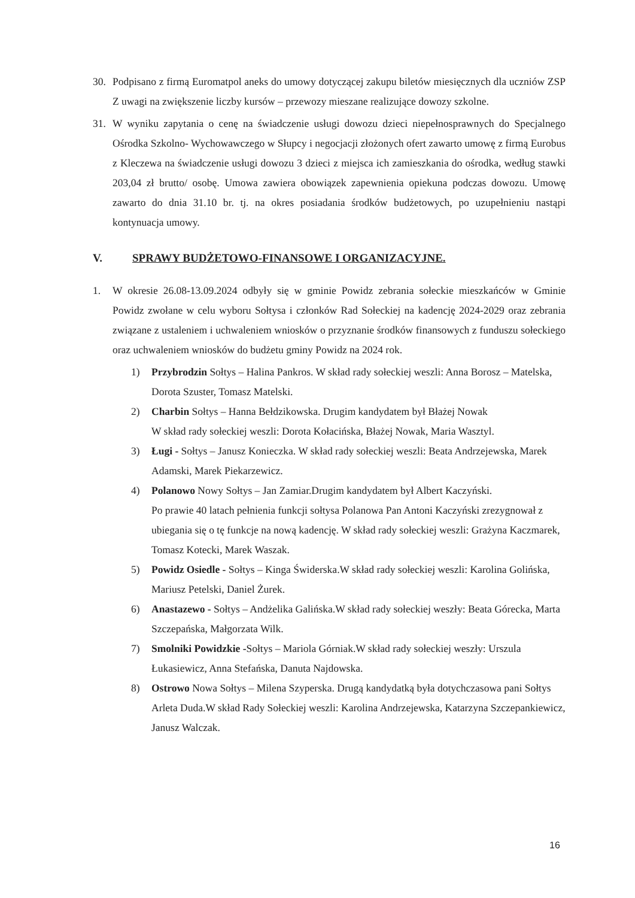30. Podpisano z firmą Euromatpol aneks do umowy dotyczącej zakupu biletów miesięcznych dla uczniów ZSP Z uwagi na zwiększenie liczby kursów – przewozy mieszane realizujące dowozy szkolne.
31. W wyniku zapytania o cenę na świadczenie usługi dowozu dzieci niepełnosprawnych do Specjalnego Ośrodka Szkolno- Wychowawczego w Słupcy i negocjacji złożonych ofert zawarto umowę z firmą Eurobus z Kleczewa na świadczenie usługi dowozu 3 dzieci z miejsca ich zamieszkania do ośrodka, według stawki 203,04 zł brutto/ osobę. Umowa zawiera obowiązek zapewnienia opiekuna podczas dowozu. Umowę zawarto do dnia 31.10 br. tj. na okres posiadania środków budżetowych, po uzupełnieniu nastąpi kontynuacja umowy.
V. SPRAWY BUDŻETOWO-FINANSOWE I ORGANIZACYJNE.
1. W okresie 26.08-13.09.2024 odbyły się w gminie Powidz zebrania sołeckie mieszkańców w Gminie Powidz zwołane w celu wyboru Sołtysa i członków Rad Sołeckiej na kadencję 2024-2029 oraz zebrania związane z ustaleniem i uchwaleniem wniosków o przyznanie środków finansowych z funduszu sołeckiego oraz uchwaleniem wniosków do budżetu gminy Powidz na 2024 rok.
1) Przybrodzin Sołtys – Halina Pankros. W skład rady sołeckiej weszli: Anna Borosz – Matelska, Dorota Szuster, Tomasz Matelski.
2) Charbin Sołtys – Hanna Bełdzikowska. Drugim kandydatem był Błażej Nowak
W skład rady sołeckiej weszli: Dorota Kołacińska, Błażej Nowak, Maria Wasztyl.
3) Ługi - Sołtys – Janusz Konieczka. W skład rady sołeckiej weszli: Beata Andrzejewska, Marek Adamski, Marek Piekarzewicz.
4) Polanowo Nowy Sołtys – Jan Zamiar.Drugim kandydatem był Albert Kaczyński.
Po prawie 40 latach pełnienia funkcji sołtysa Polanowa Pan Antoni Kaczyński zrezygnował z ubiegania się o tę funkcje na nową kadencję. W skład rady sołeckiej weszli: Grażyna Kaczmarek, Tomasz Kotecki, Marek Waszak.
5) Powidz Osiedle - Sołtys – Kinga Świderska.W skład rady sołeckiej weszli: Karolina Golińska, Mariusz Petelski, Daniel Żurek.
6) Anastazewo - Sołtys – Andżelika Galińska.W skład rady sołeckiej weszły: Beata Górecka, Marta Szczepańska, Małgorzata Wilk.
7) Smolniki Powidzkie -Sołtys – Mariola Górniak.W skład rady sołeckiej weszły: Urszula Łukasiewicz, Anna Stefańska, Danuta Najdowska.
8) Ostrowo Nowa Sołtys – Milena Szyperska. Drugą kandydatką była dotychczasowa pani Sołtys Arleta Duda.W skład Rady Sołeckiej weszli: Karolina Andrzejewska, Katarzyna Szczepankiewicz, Janusz Walczak.
16